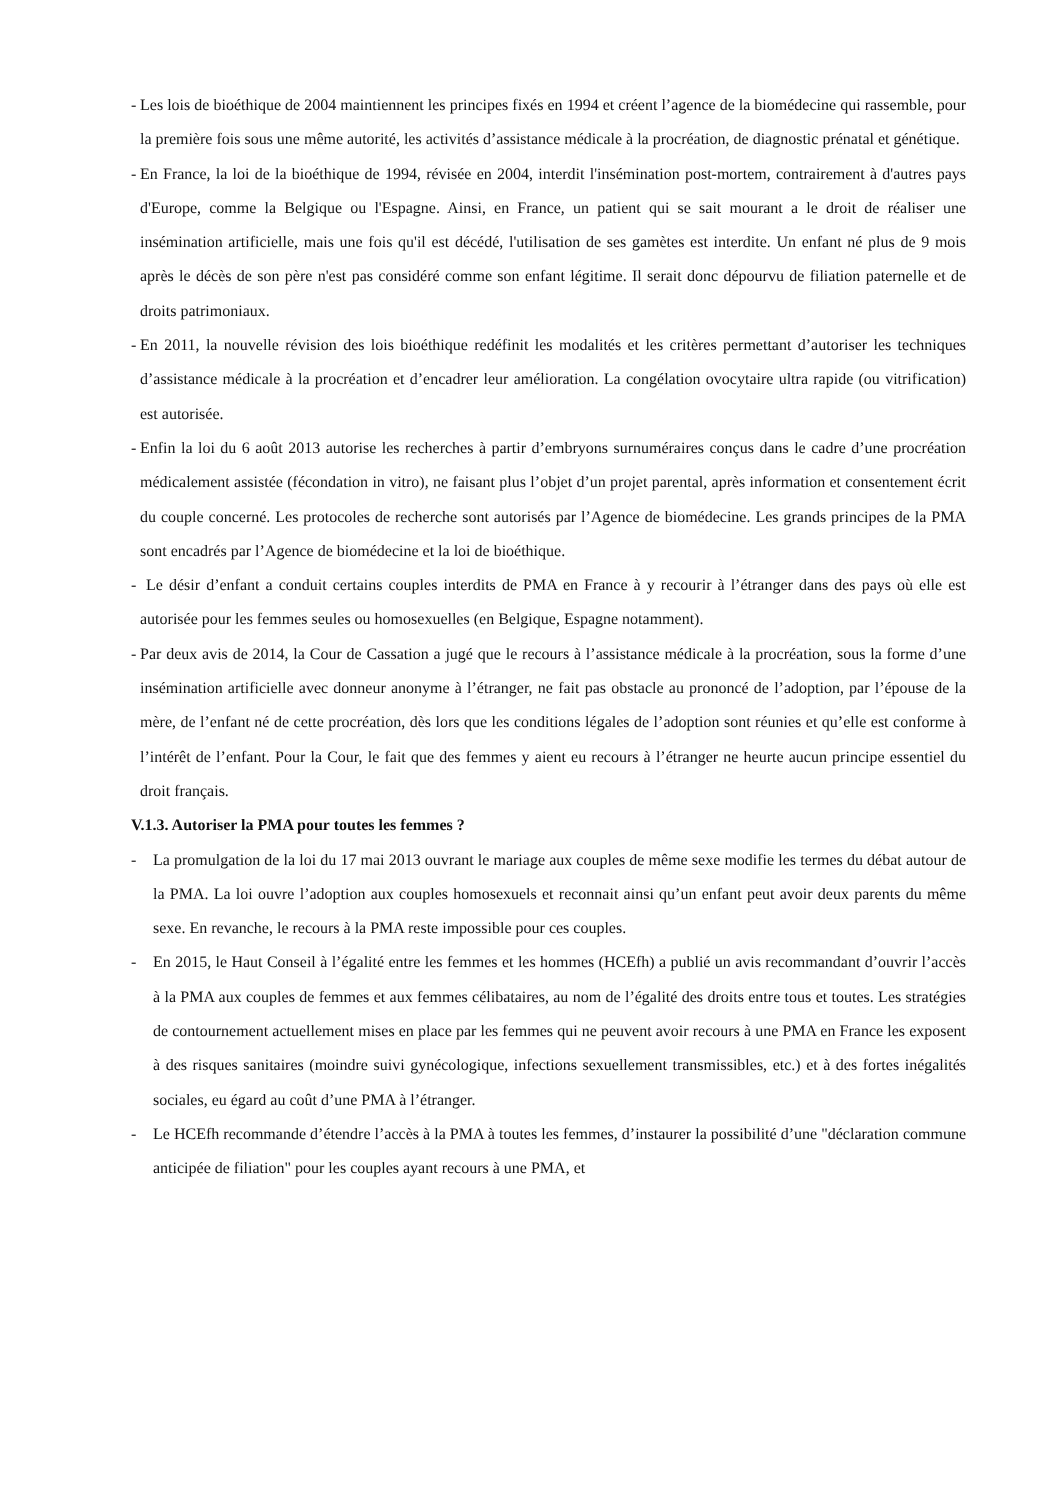- Les lois de bioéthique de 2004 maintiennent les principes fixés en 1994 et créent l’agence de la biomédecine qui rassemble, pour la première fois sous une même autorité, les activités d’assistance médicale à la procréation, de diagnostic prénatal et génétique.
- En France, la loi de la bioéthique de 1994, révisée en 2004, interdit l'insémination post-mortem, contrairement à d'autres pays d'Europe, comme la Belgique ou l'Espagne. Ainsi, en France, un patient qui se sait mourant a le droit de réaliser une insémination artificielle, mais une fois qu'il est décédé, l'utilisation de ses gamètes est interdite. Un enfant né plus de 9 mois après le décès de son père n'est pas considéré comme son enfant légitime. Il serait donc dépourvu de filiation paternelle et de droits patrimoniaux.
- En 2011, la nouvelle révision des lois bioéthique redéfinit les modalités et les critères permettant d’autoriser les techniques d’assistance médicale à la procréation et d’encadrer leur amélioration. La congélation ovocytaire ultra rapide (ou vitrification) est autorisée.
- Enfin la loi du 6 août 2013 autorise les recherches à partir d’embryons surnuméraires conçus dans le cadre d’une procréation médicalement assistée (fécondation in vitro), ne faisant plus l’objet d’un projet parental, après information et consentement écrit du couple concerné. Les protocoles de recherche sont autorisés par l’Agence de biomédecine. Les grands principes de la PMA sont encadrés par l’Agence de biomédecine et la loi de bioéthique.
- Le désir d’enfant a conduit certains couples interdits de PMA en France à y recourir à l’étranger dans des pays où elle est autorisée pour les femmes seules ou homosexuelles (en Belgique, Espagne notamment).
- Par deux avis de 2014, la Cour de Cassation a jugé que le recours à l’assistance médicale à la procréation, sous la forme d’une insémination artificielle avec donneur anonyme à l’étranger, ne fait pas obstacle au prononcé de l’adoption, par l’épouse de la mère, de l’enfant né de cette procréation, dès lors que les conditions légales de l’adoption sont réunies et qu’elle est conforme à l’intérêt de l’enfant. Pour la Cour, le fait que des femmes y aient eu recours à l’étranger ne heurte aucun principe essentiel du droit français.
V.1.3. Autoriser la PMA pour toutes les femmes ?
- La promulgation de la loi du 17 mai 2013 ouvrant le mariage aux couples de même sexe modifie les termes du débat autour de la PMA. La loi ouvre l’adoption aux couples homosexuels et reconnait ainsi qu’un enfant peut avoir deux parents du même sexe. En revanche, le recours à la PMA reste impossible pour ces couples.
- En 2015, le Haut Conseil à l’égalité entre les femmes et les hommes (HCEfh) a publié un avis recommandant d’ouvrir l’accès à la PMA aux couples de femmes et aux femmes célibataires, au nom de l’égalité des droits entre tous et toutes. Les stratégies de contournement actuellement mises en place par les femmes qui ne peuvent avoir recours à une PMA en France les exposent à des risques sanitaires (moindre suivi gynécologique, infections sexuellement transmissibles, etc.) et à des fortes inégalités sociales, eu égard au coût d’une PMA à l’étranger.
- Le HCEfh recommande d’étendre l’accès à la PMA à toutes les femmes, d’instaurer la possibilité d’une "déclaration commune anticipée de filiation" pour les couples ayant recours à une PMA, et